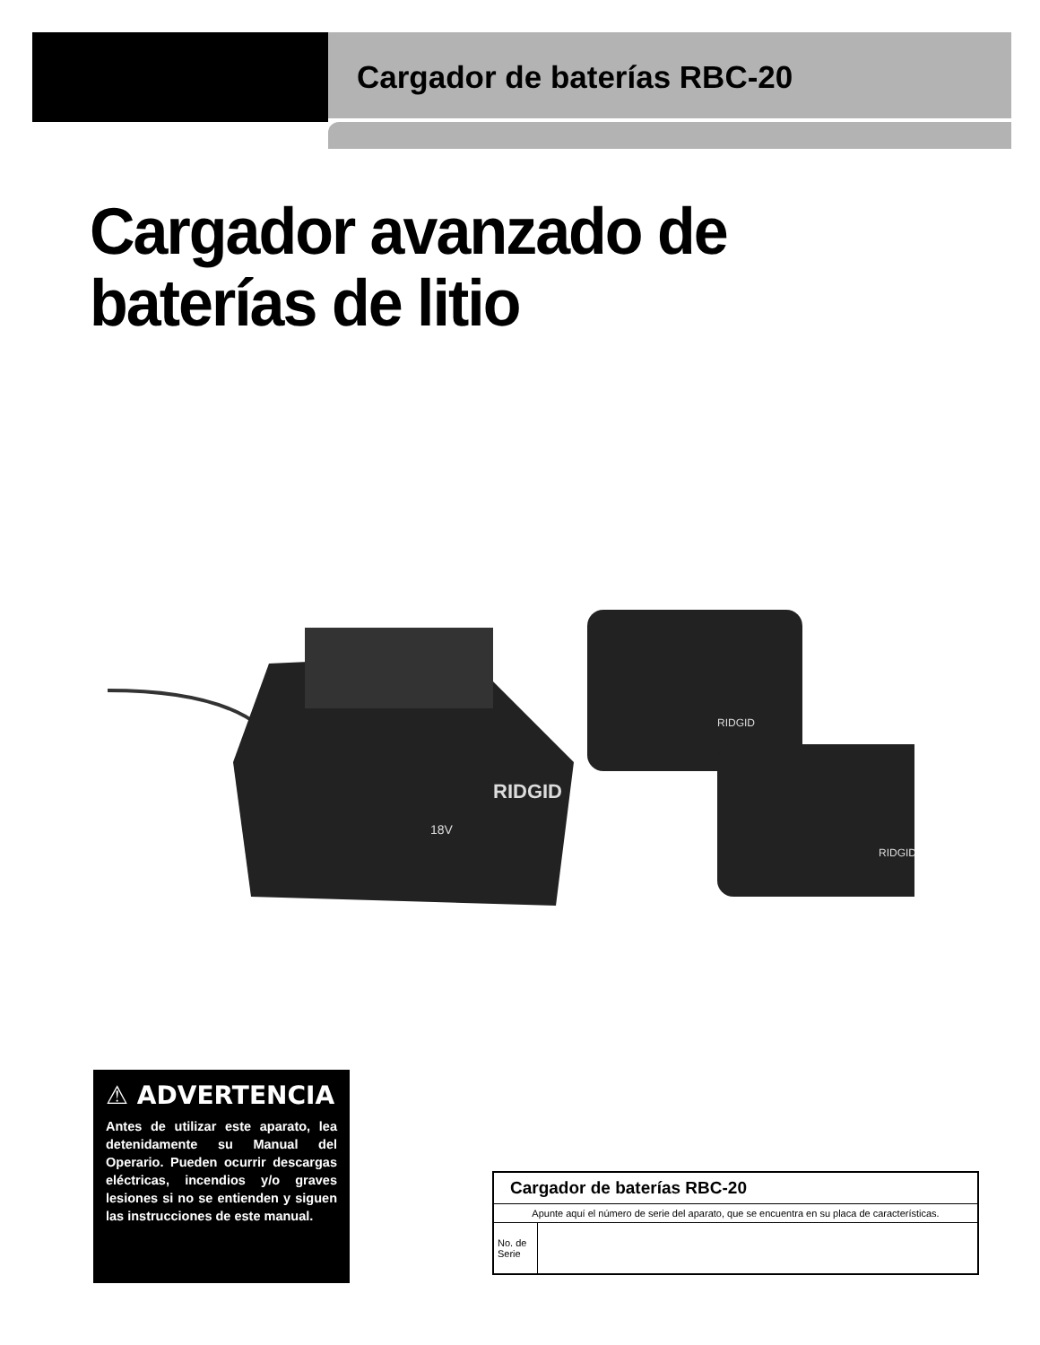Cargador de baterías RBC-20
Cargador avanzado de
baterías de litio
RIDGID
18V
RIDGID
RIDGID
⚠ ADVERTENCIA
Antes de utilizar este aparato, lea detenidamente su Manual del Operario. Pueden ocurrir descargas eléctricas, incendios y/o graves lesiones si no se entienden y siguen las instrucciones de este manual.
| Cargador de baterías RBC-20 | |
| --- | --- |
| Apunte aquí el número de serie del aparato, que se encuentra en su placa de características. | |
| No. de Serie | |